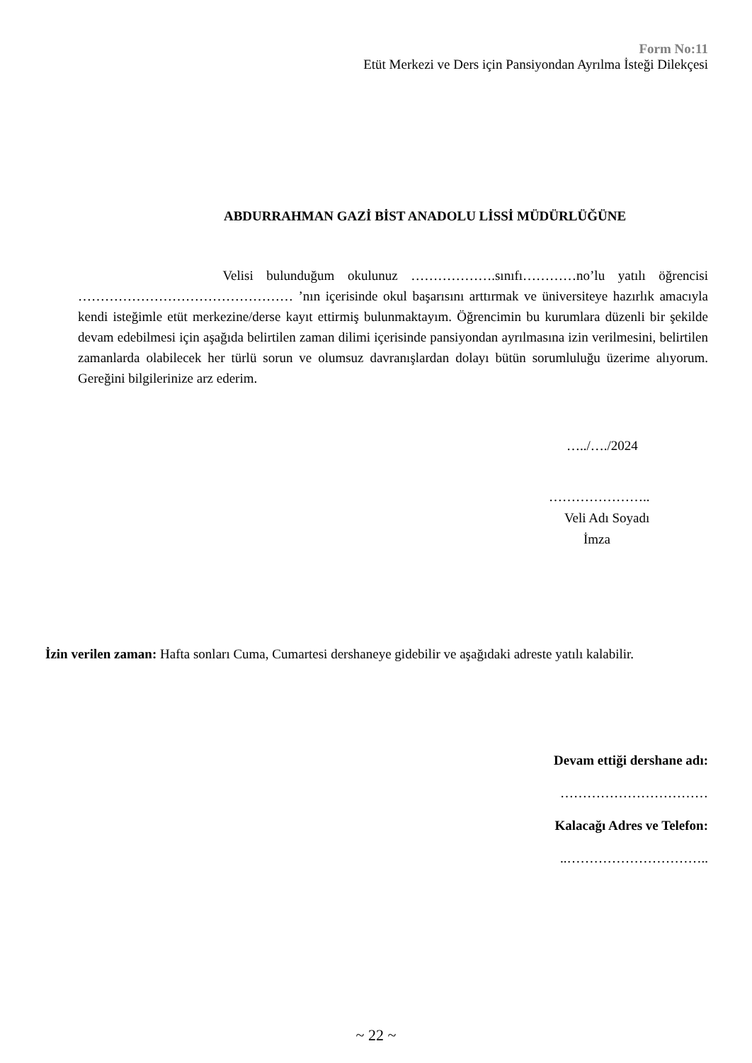Form No:11
Etüt Merkezi ve Ders için Pansiyondan Ayrılma İsteği Dilekçesi
ABDURRAHMAN GAZİ BİST ANADOLU LİSSİ MÜDÜRLÜĞÜNE
Velisi bulunduğum okulunuz ……………….sınıfı…………no’lu yatılı öğrencisi ………………………………………… ’nın içerisinde okul başarısını arttırmak ve üniversiteye hazırlık amacıyla kendi isteğimle etüt merkezine/derse kayıt ettirmiş bulunmaktayım. Öğrencimin bu kurumlara düzenli bir şekilde devam edebilmesi için aşağıda belirtilen zaman dilimi içerisinde pansiyondan ayrılmasına izin verilmesini, belirtilen zamanlarda olabilecek her türlü sorun ve olumsuz davranışlardan dolayı bütün sorumluluğu üzerime alıyorum. Gereğini bilgilerinize arz ederim.
…../…./2024
…………………..
Veli Adı Soyadı
İmza
İzin verilen zaman: Hafta sonları Cuma, Cumartesi dershaneye gidebilir ve aşağıdaki adreste yatılı kalabilir.
Devam ettiği dershane adı:
……………………………
Kalacağı Adres ve Telefon:
..…………………………..
~ 22 ~